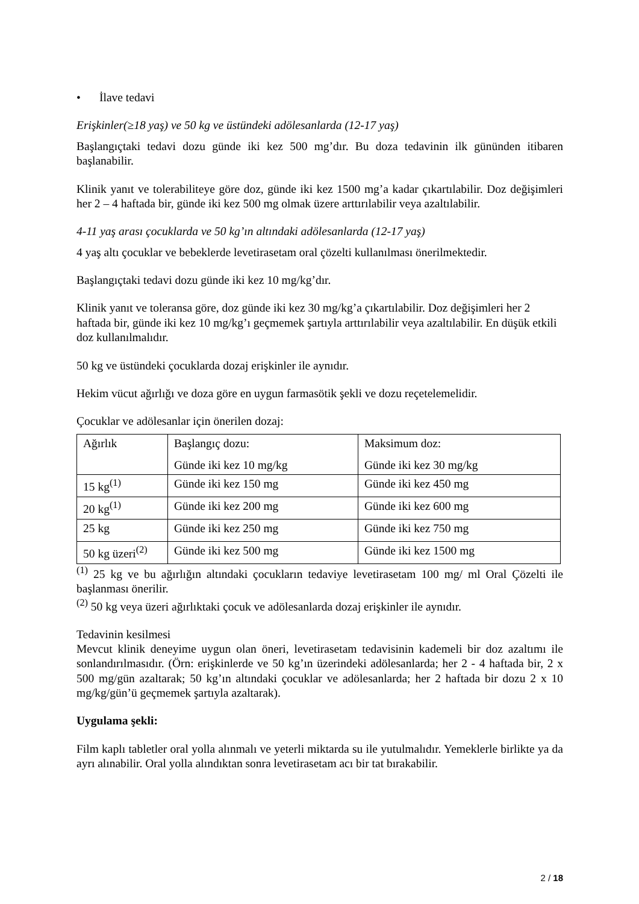• İlave tedavi
Erişkinler(≥18 yaş) ve 50 kg ve üstündeki adölesanlarda (12-17 yaş)
Başlangıçtaki tedavi dozu günde iki kez 500 mg’dır. Bu doza tedavinin ilk gününden itibaren başlanabilir.
Klinik yanıt ve tolerabiliteye göre doz, günde iki kez 1500 mg’a kadar çıkartılabilir. Doz değişimleri her 2 – 4 haftada bir, günde iki kez 500 mg olmak üzere arttırılabilir veya azaltılabilir.
4-11 yaş arası çocuklarda ve 50 kg’ın altındaki adölesanlarda (12-17 yaş)
4 yaş altı çocuklar ve bebeklerde levetirasetam oral çözelti kullanılması önerilmektedir.
Başlangıçtaki tedavi dozu günde iki kez 10 mg/kg’dır.
Klinik yanıt ve toleransa göre, doz günde iki kez 30 mg/kg’a çıkartılabilir. Doz değişimleri her 2 haftada bir, günde iki kez 10 mg/kg’ı geçmemek şartıyla arttırılabilir veya azaltılabilir. En düşük etkili doz kullanılmalıdır.
50 kg ve üstündeki çocuklarda dozaj erişkinler ile aynıdır.
Hekim vücut ağırlığı ve doza göre en uygun farmasötik şekli ve dozu reçetelemelidir.
Çocuklar ve adölesanlar için önerilen dozaj:
| Ağırlık | Başlangıç dozu: Günde iki kez 10 mg/kg | Maksimum doz: Günde iki kez 30 mg/kg |
| 15 kg<sup>(1)</sup> | Günde iki kez 150 mg | Günde iki kez 450 mg |
| 20 kg<sup>(1)</sup> | Günde iki kez 200 mg | Günde iki kez 600 mg |
| 25 kg | Günde iki kez 250 mg | Günde iki kez 750 mg |
| 50 kg üzeri<sup>(2)</sup> | Günde iki kez 500 mg | Günde iki kez 1500 mg |
<sup>(1)</sup> 25 kg ve bu ağırlığın altındaki çocukların tedaviye levetirasetam 100 mg/ ml Oral Çözelti ile başlanması önerilir.
<sup>(2)</sup> 50 kg veya üzeri ağırlıktaki çocuk ve adölesanlarda dozaj erişkinler ile aynıdır.
Tedavinin kesilmesi
Mevcut klinik deneyime uygun olan öneri, levetirasetam tedavisinin kademeli bir doz azaltımı ile sonlandırılmasıdır. (Örn: erişkinlerde ve 50 kg’ın üzerindeki adölesanlarda; her 2 - 4 haftada bir, 2 x 500 mg/gün azaltarak; 50 kg’ın altındaki çocuklar ve adölesanlarda; her 2 haftada bir dozu 2 x 10 mg/kg/gün’ü geçmemek şartıyla azaltarak).
Uygulama şekli:
Film kaplı tabletler oral yolla alınmalı ve yeterli miktarda su ile yutulmalıdır. Yemeklerle birlikte ya da ayrı alınabilir. Oral yolla alındıktan sonra levetirasetam acı bir tat bırakabilir.
2 / 18